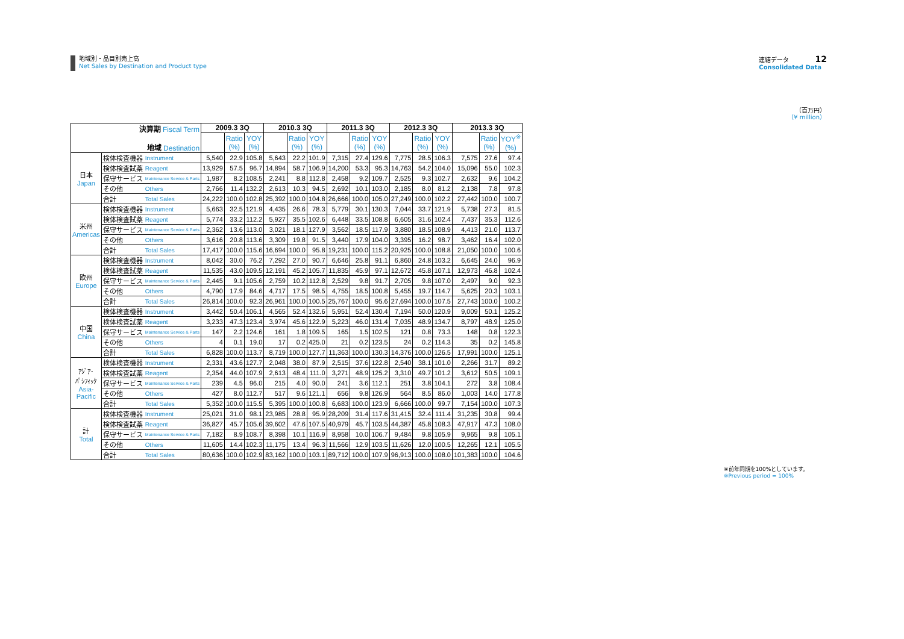地域別・品目別売上高
Net Sales by Destination and Product type
連結データ 12
Consolidated Data
（百万円）
（¥ million）
| 決算期 Fiscal Term 地域 Destination | | | 2009.3 3Q | | | 2010.3 3Q | | | 2011.3 3Q | | | 2012.3 3Q | | | 2013.3 3Q | | |
| --- | --- | --- | --- | --- | --- | --- | --- | --- | --- | --- | --- | --- | --- | --- | --- | --- | --- |
| | | | | Ratio (%) | YOY (%) | | Ratio (%) | YOY (%) | | Ratio (%) | YOY (%) | | Ratio (%) | YOY (%) | | Ratio (%) | YOY<sup>※</sup> (%) |
| 日本 Japan | 検体検査機器 | Instrument | 5,540 | 22.9 | 105.8 | 5,643 | 22.2 | 101.9 | 7,315 | 27.4 | 129.6 | 7,775 | 28.5 | 106.3 | 7,575 | 27.6 | 97.4 |
| | 検体検査試薬 | Reagent | 13,929 | 57.5 | 96.7 | 14,894 | 58.7 | 106.9 | 14,200 | 53.3 | 95.3 | 14,763 | 54.2 | 104.0 | 15,096 | 55.0 | 102.3 |
| | 保守サービス | Maintenance Service & Parts | 1,987 | 8.2 | 108.5 | 2,241 | 8.8 | 112.8 | 2,458 | 9.2 | 109.7 | 2,525 | 9.3 | 102.7 | 2,632 | 9.6 | 104.2 |
| | その他 | Others | 2,766 | 11.4 | 132.2 | 2,613 | 10.3 | 94.5 | 2,692 | 10.1 | 103.0 | 2,185 | 8.0 | 81.2 | 2,138 | 7.8 | 97.8 |
| | 合計 | Total Sales | 24,222 | 100.0 | 102.8 | 25,392 | 100.0 | 104.8 | 26,666 | 100.0 | 105.0 | 27,249 | 100.0 | 102.2 | 27,442 | 100.0 | 100.7 |
| 米州 Americas | 検体検査機器 | Instrument | 5,663 | 32.5 | 121.9 | 4,435 | 26.6 | 78.3 | 5,779 | 30.1 | 130.3 | 7,044 | 33.7 | 121.9 | 5,738 | 27.3 | 81.5 |
| | 検体検査試薬 | Reagent | 5,774 | 33.2 | 112.2 | 5,927 | 35.5 | 102.6 | 6,448 | 33.5 | 108.8 | 6,605 | 31.6 | 102.4 | 7,437 | 35.3 | 112.6 |
| | 保守サービス | Maintenance Service & Parts | 2,362 | 13.6 | 113.0 | 3,021 | 18.1 | 127.9 | 3,562 | 18.5 | 117.9 | 3,880 | 18.5 | 108.9 | 4,413 | 21.0 | 113.7 |
| | その他 | Others | 3,616 | 20.8 | 113.6 | 3,309 | 19.8 | 91.5 | 3,440 | 17.9 | 104.0 | 3,395 | 16.2 | 98.7 | 3,462 | 16.4 | 102.0 |
| | 合計 | Total Sales | 17,417 | 100.0 | 115.6 | 16,694 | 100.0 | 95.8 | 19,231 | 100.0 | 115.2 | 20,925 | 100.0 | 108.8 | 21,050 | 100.0 | 100.6 |
| 欧州 Europe | 検体検査機器 | Instrument | 8,042 | 30.0 | 76.2 | 7,292 | 27.0 | 90.7 | 6,646 | 25.8 | 91.1 | 6,860 | 24.8 | 103.2 | 6,645 | 24.0 | 96.9 |
| | 検体検査試薬 | Reagent | 11,535 | 43.0 | 109.5 | 12,191 | 45.2 | 105.7 | 11,835 | 45.9 | 97.1 | 12,672 | 45.8 | 107.1 | 12,973 | 46.8 | 102.4 |
| | 保守サービス | Maintenance Service & Parts | 2,445 | 9.1 | 105.6 | 2,759 | 10.2 | 112.8 | 2,529 | 9.8 | 91.7 | 2,705 | 9.8 | 107.0 | 2,497 | 9.0 | 92.3 |
| | その他 | Others | 4,790 | 17.9 | 84.6 | 4,717 | 17.5 | 98.5 | 4,755 | 18.5 | 100.8 | 5,455 | 19.7 | 114.7 | 5,625 | 20.3 | 103.1 |
| | 合計 | Total Sales | 26,814 | 100.0 | 92.3 | 26,961 | 100.0 | 100.5 | 25,767 | 100.0 | 95.6 | 27,694 | 100.0 | 107.5 | 27,743 | 100.0 | 100.2 |
| 中国 China | 検体検査機器 | Instrument | 3,442 | 50.4 | 106.1 | 4,565 | 52.4 | 132.6 | 5,951 | 52.4 | 130.4 | 7,194 | 50.0 | 120.9 | 9,009 | 50.1 | 125.2 |
| | 検体検査試薬 | Reagent | 3,233 | 47.3 | 123.4 | 3,974 | 45.6 | 122.9 | 5,223 | 46.0 | 131.4 | 7,035 | 48.9 | 134.7 | 8,797 | 48.9 | 125.0 |
| | 保守サービス | Maintenance Service & Parts | 147 | 2.2 | 124.6 | 161 | 1.8 | 109.5 | 165 | 1.5 | 102.5 | 121 | 0.8 | 73.3 | 148 | 0.8 | 122.3 |
| | その他 | Others | 4 | 0.1 | 19.0 | 17 | 0.2 | 425.0 | 21 | 0.2 | 123.5 | 24 | 0.2 | 114.3 | 35 | 0.2 | 145.8 |
| | 合計 | Total Sales | 6,828 | 100.0 | 113.7 | 8,719 | 100.0 | 127.7 | 11,363 | 100.0 | 130.3 | 14,376 | 100.0 | 126.5 | 17,991 | 100.0 | 125.1 |
| ｱｼﾞｱ･ ﾊﾟｼﾌｨｯｸ Asia- Pacific | 検体検査機器 | Instrument | 2,331 | 43.6 | 127.7 | 2,048 | 38.0 | 87.9 | 2,515 | 37.6 | 122.8 | 2,540 | 38.1 | 101.0 | 2,266 | 31.7 | 89.2 |
| | 検体検査試薬 | Reagent | 2,354 | 44.0 | 107.9 | 2,613 | 48.4 | 111.0 | 3,271 | 48.9 | 125.2 | 3,310 | 49.7 | 101.2 | 3,612 | 50.5 | 109.1 |
| | 保守サービス | Maintenance Service & Parts | 239 | 4.5 | 96.0 | 215 | 4.0 | 90.0 | 241 | 3.6 | 112.1 | 251 | 3.8 | 104.1 | 272 | 3.8 | 108.4 |
| | その他 | Others | 427 | 8.0 | 112.7 | 517 | 9.6 | 121.1 | 656 | 9.8 | 126.9 | 564 | 8.5 | 86.0 | 1,003 | 14.0 | 177.8 |
| | 合計 | Total Sales | 5,352 | 100.0 | 115.5 | 5,395 | 100.0 | 100.8 | 6,683 | 100.0 | 123.9 | 6,666 | 100.0 | 99.7 | 7,154 | 100.0 | 107.3 |
| 計 Total | 検体検査機器 | Instrument | 25,021 | 31.0 | 98.1 | 23,985 | 28.8 | 95.9 | 28,209 | 31.4 | 117.6 | 31,415 | 32.4 | 111.4 | 31,235 | 30.8 | 99.4 |
| | 検体検査試薬 | Reagent | 36,827 | 45.7 | 105.6 | 39,602 | 47.6 | 107.5 | 40,979 | 45.7 | 103.5 | 44,387 | 45.8 | 108.3 | 47,917 | 47.3 | 108.0 |
| | 保守サービス | Maintenance Service & Parts | 7,182 | 8.9 | 108.7 | 8,398 | 10.1 | 116.9 | 8,958 | 10.0 | 106.7 | 9,484 | 9.8 | 105.9 | 9,965 | 9.8 | 105.1 |
| | その他 | Others | 11,605 | 14.4 | 102.3 | 11,175 | 13.4 | 96.3 | 11,566 | 12.9 | 103.5 | 11,626 | 12.0 | 100.5 | 12,265 | 12.1 | 105.5 |
| | 合計 | Total Sales | 80,636 | 100.0 | 102.9 | 83,162 | 100.0 | 103.1 | 89,712 | 100.0 | 107.9 | 96,913 | 100.0 | 108.0 | 101,383 | 100.0 | 104.6 |
※前年同期を100%としています。
※Previous period = 100%